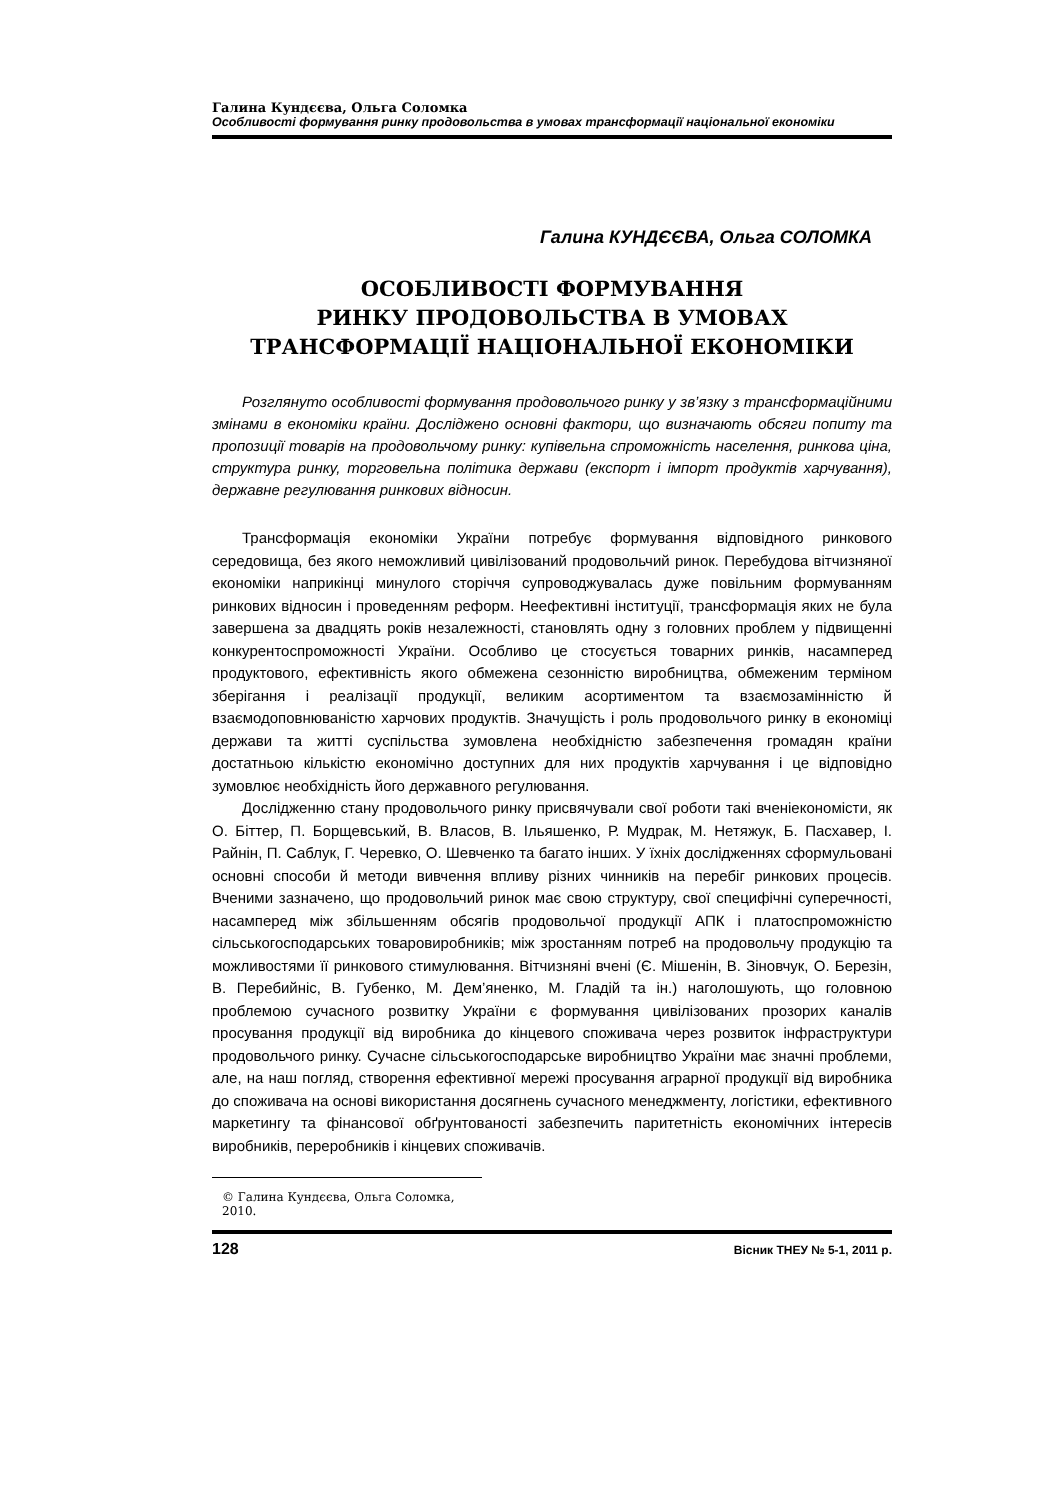Галина Кундєєва, Ольга Соломка
Особливості формування ринку продовольства в умовах трансформації національної економіки
Галина КУНДЄЄВА, Ольга СОЛОМКА
ОСОБЛИВОСТІ ФОРМУВАННЯ
РИНКУ ПРОДОВОЛЬСТВА В УМОВАХ
ТРАНСФОРМАЦІЇ НАЦІОНАЛЬНОЇ ЕКОНОМІКИ
Розглянуто особливості формування продовольчого ринку у зв’язку з трансформаційними змінами в економіки країни. Досліджено основні фактори, що визначають обсяги попиту та пропозиції товарів на продовольчому ринку: купівельна спроможність населення, ринкова ціна, структура ринку, торговельна політика держави (експорт і імпорт продуктів харчування), державне регулювання ринкових відносин.
Трансформація економіки України потребує формування відповідного ринкового середовища, без якого неможливий цивілізований продовольчий ринок. Перебудова вітчизняної економіки наприкінці минулого сторіччя супроводжувалась дуже повільним формуванням ринкових відносин і проведенням реформ. Неефективні інституції, трансформація яких не була завершена за двадцять років незалежності, становлять одну з головних проблем у підвищенні конкурентоспроможності України. Особливо це стосується товарних ринків, насамперед продуктового, ефективність якого обмежена сезонністю виробництва, обмеженим терміном зберігання і реалізації продукції, великим асортиментом та взаємозамінністю й взаємодоповнюваністю харчових продуктів. Значущість і роль продовольчого ринку в економіці держави та житті суспільства зумовлена необхідністю забезпечення громадян країни достатньою кількістю економічно доступних для них продуктів харчування і це відповідно зумовлює необхідність його державного регулювання.
Дослідженню стану продовольчого ринку присвячували свої роботи такі вченіекономісти, як О. Біттер, П. Борщевський, В. Власов, В. Ільяшенко, Р. Мудрак, М. Нетяжук, Б. Пасхавер, І. Райнін, П. Саблук, Г. Черевко, О. Шевченко та багато інших. У їхніх дослідженнях сформульовані основні способи й методи вивчення впливу різних чинників на перебіг ринкових процесів. Вченими зазначено, що продовольчий ринок має свою структуру, свої специфічні суперечності, насамперед між збільшенням обсягів продовольчої продукції АПК і платоспроможністю сільськогосподарських товаровиробників; між зростанням потреб на продовольчу продукцію та можливостями її ринкового стимулювання. Вітчизняні вчені (Є. Мішенін, В. Зіновчук, О. Березін, В. Перебийніс, В. Губенко, М. Дем’яненко, М. Гладій та ін.) наголошують, що головною проблемою сучасного розвитку України є формування цивілізованих прозорих каналів просування продукції від виробника до кінцевого споживача через розвиток інфраструктури продовольчого ринку. Сучасне сільськогосподарське виробництво України має значні проблеми, але, на наш погляд, створення ефективної мережі просування аграрної продукції від виробника до споживача на основі використання досягнень сучасного менеджменту, логістики, ефективного маркетингу та фінансової обґрунтованості забезпечить паритетність економічних інтересів виробників, переробників і кінцевих споживачів.
© Галина Кундєєва, Ольга Соломка, 2010.
128 Вісник ТНЕУ № 5-1, 2011 р.